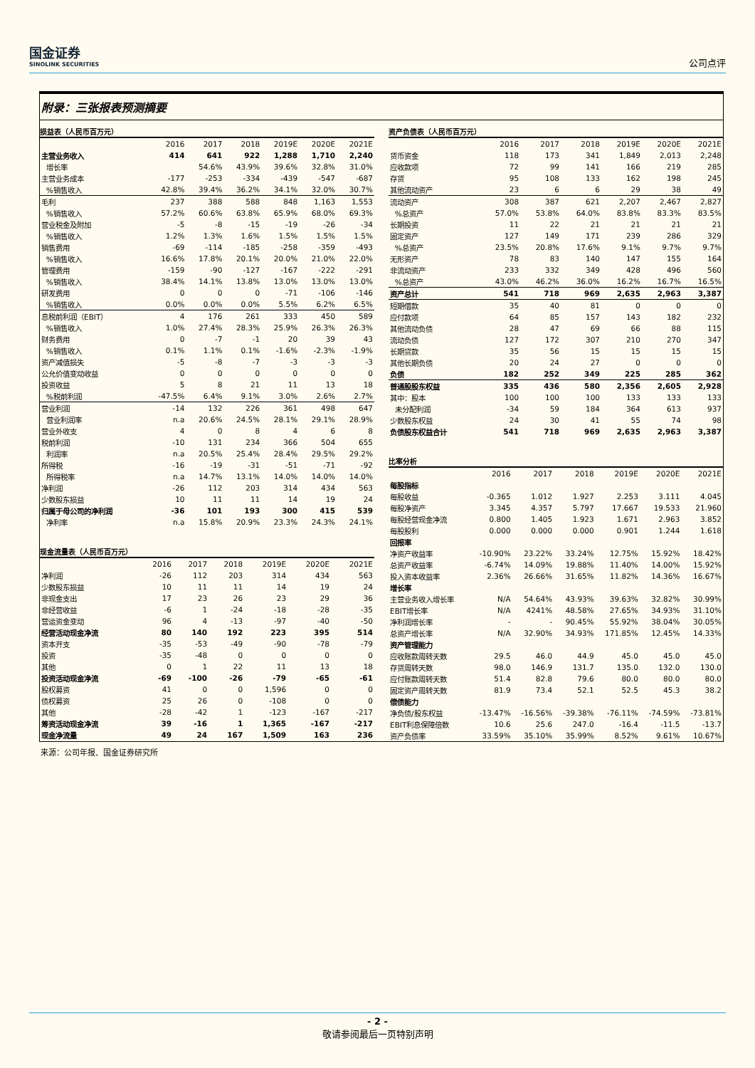国金证券
SINOLINK SECURITIES
公司点评
附录：三张报表预测摘要
损益表（人民币百万元）
| | 2016 | 2017 | 2018 | 2019E | 2020E | 2021E |
| --- | --- | --- | --- | --- | --- | --- |
| 主营业务收入 | 414 | 641 | 922 | 1,288 | 1,710 | 2,240 |
| 增长率 | | 54.6% | 43.9% | 39.6% | 32.8% | 31.0% |
| 主营业务成本 | -177 | -253 | -334 | -439 | -547 | -687 |
| %销售收入 | 42.8% | 39.4% | 36.2% | 34.1% | 32.0% | 30.7% |
| 毛利 | 237 | 388 | 588 | 848 | 1,163 | 1,553 |
| %销售收入 | 57.2% | 60.6% | 63.8% | 65.9% | 68.0% | 69.3% |
| 营业税金及附加 | -5 | -8 | -15 | -19 | -26 | -34 |
| %销售收入 | 1.2% | 1.3% | 1.6% | 1.5% | 1.5% | 1.5% |
| 销售费用 | -69 | -114 | -185 | -258 | -359 | -493 |
| %销售收入 | 16.6% | 17.8% | 20.1% | 20.0% | 21.0% | 22.0% |
| 管理费用 | -159 | -90 | -127 | -167 | -222 | -291 |
| %销售收入 | 38.4% | 14.1% | 13.8% | 13.0% | 13.0% | 13.0% |
| 研发费用 | 0 | 0 | 0 | -71 | -106 | -146 |
| %销售收入 | 0.0% | 0.0% | 0.0% | 5.5% | 6.2% | 6.5% |
| 息税前利润（EBIT） | 4 | 176 | 261 | 333 | 450 | 589 |
| %销售收入 | 1.0% | 27.4% | 28.3% | 25.9% | 26.3% | 26.3% |
| 财务费用 | 0 | -7 | -1 | 20 | 39 | 43 |
| %销售收入 | 0.1% | 1.1% | 0.1% | -1.6% | -2.3% | -1.9% |
| 资产减值损失 | -5 | -8 | -7 | -3 | -3 | -3 |
| 公允价值变动收益 | 0 | 0 | 0 | 0 | 0 | 0 |
| 投资收益 | 5 | 8 | 21 | 11 | 13 | 18 |
| %税前利润 | -47.5% | 6.4% | 9.1% | 3.0% | 2.6% | 2.7% |
| 营业利润 | -14 | 132 | 226 | 361 | 498 | 647 |
| 营业利润率 | n.a | 20.6% | 24.5% | 28.1% | 29.1% | 28.9% |
| 营业外收支 | 4 | 0 | 8 | 4 | 6 | 8 |
| 税前利润 | -10 | 131 | 234 | 366 | 504 | 655 |
| 利润率 | n.a | 20.5% | 25.4% | 28.4% | 29.5% | 29.2% |
| 所得税 | -16 | -19 | -31 | -51 | -71 | -92 |
| 所得税率 | n.a | 14.7% | 13.1% | 14.0% | 14.0% | 14.0% |
| 净利润 | -26 | 112 | 203 | 314 | 434 | 563 |
| 少数股东损益 | 10 | 11 | 11 | 14 | 19 | 24 |
| 归属于母公司的净利润 | -36 | 101 | 193 | 300 | 415 | 539 |
| 净利率 | n.a | 15.8% | 20.9% | 23.3% | 24.3% | 24.1% |
现金流量表（人民币百万元）
| | 2016 | 2017 | 2018 | 2019E | 2020E | 2021E |
| --- | --- | --- | --- | --- | --- | --- |
| 净利润 | -26 | 112 | 203 | 314 | 434 | 563 |
| 少数股东损益 | 10 | 11 | 11 | 14 | 19 | 24 |
| 非现金支出 | 17 | 23 | 26 | 23 | 29 | 36 |
| 非经营收益 | -6 | 1 | -24 | -18 | -28 | -35 |
| 营运资金变动 | 96 | 4 | -13 | -97 | -40 | -50 |
| 经营活动现金净流 | 80 | 140 | 192 | 223 | 395 | 514 |
| 资本开支 | -35 | -53 | -49 | -90 | -78 | -79 |
| 投资 | -35 | -48 | 0 | 0 | 0 | 0 |
| 其他 | 0 | 1 | 22 | 11 | 13 | 18 |
| 投资活动现金净流 | -69 | -100 | -26 | -79 | -65 | -61 |
| 股权募资 | 41 | 0 | 0 | 1,596 | 0 | 0 |
| 债权募资 | 25 | 26 | 0 | -108 | 0 | 0 |
| 其他 | -28 | -42 | 1 | -123 | -167 | -217 |
| 筹资活动现金净流 | 39 | -16 | 1 | 1,365 | -167 | -217 |
| 现金净流量 | 49 | 24 | 167 | 1,509 | 163 | 236 |
资产负债表（人民币百万元）
| | 2016 | 2017 | 2018 | 2019E | 2020E | 2021E |
| --- | --- | --- | --- | --- | --- | --- |
| 货币资金 | 118 | 173 | 341 | 1,849 | 2,013 | 2,248 |
| 应收款项 | 72 | 99 | 141 | 166 | 219 | 285 |
| 存货 | 95 | 108 | 133 | 162 | 198 | 245 |
| 其他流动资产 | 23 | 6 | 6 | 29 | 38 | 49 |
| 流动资产 | 308 | 387 | 621 | 2,207 | 2,467 | 2,827 |
| %总资产 | 57.0% | 53.8% | 64.0% | 83.8% | 83.3% | 83.5% |
| 长期投资 | 11 | 22 | 21 | 21 | 21 | 21 |
| 固定资产 | 127 | 149 | 171 | 239 | 286 | 329 |
| %总资产 | 23.5% | 20.8% | 17.6% | 9.1% | 9.7% | 9.7% |
| 无形资产 | 78 | 83 | 140 | 147 | 155 | 164 |
| 非流动资产 | 233 | 332 | 349 | 428 | 496 | 560 |
| %总资产 | 43.0% | 46.2% | 36.0% | 16.2% | 16.7% | 16.5% |
| 资产总计 | 541 | 718 | 969 | 2,635 | 2,963 | 3,387 |
| 短期借款 | 35 | 40 | 81 | 0 | 0 | 0 |
| 应付款项 | 64 | 85 | 157 | 143 | 182 | 232 |
| 其他流动负债 | 28 | 47 | 69 | 66 | 88 | 115 |
| 流动负债 | 127 | 172 | 307 | 210 | 270 | 347 |
| 长期贷款 | 35 | 56 | 15 | 15 | 15 | 15 |
| 其他长期负债 | 20 | 24 | 27 | 0 | 0 | 0 |
| 负债 | 182 | 252 | 349 | 225 | 285 | 362 |
| 普通股股东权益 | 335 | 436 | 580 | 2,356 | 2,605 | 2,928 |
| 其中：股本 | 100 | 100 | 100 | 133 | 133 | 133 |
| 未分配利润 | -34 | 59 | 184 | 364 | 613 | 937 |
| 少数股东权益 | 24 | 30 | 41 | 55 | 74 | 98 |
| 负债股东权益合计 | 541 | 718 | 969 | 2,635 | 2,963 | 3,387 |
比率分析
| | 2016 | 2017 | 2018 | 2019E | 2020E | 2021E |
| --- | --- | --- | --- | --- | --- | --- |
| 每股指标 | | | | | | |
| 每股收益 | -0.365 | 1.012 | 1.927 | 2.253 | 3.111 | 4.045 |
| 每股净资产 | 3.345 | 4.357 | 5.797 | 17.667 | 19.533 | 21.960 |
| 每股经营现金净流 | 0.800 | 1.405 | 1.923 | 1.671 | 2.963 | 3.852 |
| 每股股利 | 0.000 | 0.000 | 0.000 | 0.901 | 1.244 | 1.618 |
| 回报率 | | | | | | |
| 净资产收益率 | -10.90% | 23.22% | 33.24% | 12.75% | 15.92% | 18.42% |
| 总资产收益率 | -6.74% | 14.09% | 19.88% | 11.40% | 14.00% | 15.92% |
| 投入资本收益率 | 2.36% | 26.66% | 31.65% | 11.82% | 14.36% | 16.67% |
| 增长率 | | | | | | |
| 主营业务收入增长率 | N/A | 54.64% | 43.93% | 39.63% | 32.82% | 30.99% |
| EBIT增长率 | N/A | 4241% | 48.58% | 27.65% | 34.93% | 31.10% |
| 净利润增长率 | - | - | 90.45% | 55.92% | 38.04% | 30.05% |
| 总资产增长率 | N/A | 32.90% | 34.93% | 171.85% | 12.45% | 14.33% |
| 资产管理能力 | | | | | | |
| 应收账款周转天数 | 29.5 | 46.0 | 44.9 | 45.0 | 45.0 | 45.0 |
| 存货周转天数 | 98.0 | 146.9 | 131.7 | 135.0 | 132.0 | 130.0 |
| 应付账款周转天数 | 51.4 | 82.8 | 79.6 | 80.0 | 80.0 | 80.0 |
| 固定资产周转天数 | 81.9 | 73.4 | 52.1 | 52.5 | 45.3 | 38.2 |
| 偿债能力 | | | | | | |
| 净负债/股东权益 | -13.47% | -16.56% | -39.38% | -76.11% | -74.59% | -73.81% |
| EBIT利息保障倍数 | 10.6 | 25.6 | 247.0 | -16.4 | -11.5 | -13.7 |
| 资产负债率 | 33.59% | 35.10% | 35.99% | 8.52% | 9.61% | 10.67% |
来源：公司年报、国金证券研究所
- 2 -
敬请参阅最后一页特别声明